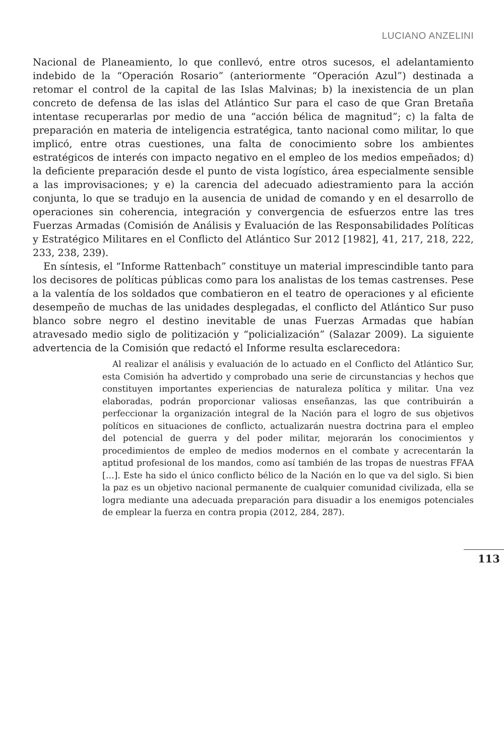LUCIANO ANZELINI
Nacional de Planeamiento, lo que conllevó, entre otros sucesos, el adelantamiento indebido de la “Operación Rosario” (anteriormente “Operación Azul”) destinada a retomar el control de la capital de las Islas Malvinas; b) la inexistencia de un plan concreto de defensa de las islas del Atlántico Sur para el caso de que Gran Bretaña intentase recuperarlas por medio de una “acción bélica de magnitud”; c) la falta de preparación en materia de inteligencia estratégica, tanto nacional como militar, lo que implicó, entre otras cuestiones, una falta de conocimiento sobre los ambientes estratégicos de interés con impacto negativo en el empleo de los medios empeñados; d) la deficiente preparación desde el punto de vista logístico, área especialmente sensible a las improvisaciones; y e) la carencia del adecuado adiestramiento para la acción conjunta, lo que se tradujo en la ausencia de unidad de comando y en el desarrollo de operaciones sin coherencia, integración y convergencia de esfuerzos entre las tres Fuerzas Armadas (Comisión de Análisis y Evaluación de las Responsabilidades Políticas y Estratégico Militares en el Conflicto del Atlántico Sur 2012 [1982], 41, 217, 218, 222, 233, 238, 239).
En síntesis, el “Informe Rattenbach” constituye un material imprescindible tanto para los decisores de políticas públicas como para los analistas de los temas castrenses. Pese a la valentía de los soldados que combatieron en el teatro de operaciones y al eficiente desempeño de muchas de las unidades desplegadas, el conflicto del Atlántico Sur puso blanco sobre negro el destino inevitable de unas Fuerzas Armadas que habían atravesado medio siglo de politización y “policialización” (Salazar 2009). La siguiente advertencia de la Comisión que redactó el Informe resulta esclarecedora:
Al realizar el análisis y evaluación de lo actuado en el Conflicto del Atlántico Sur, esta Comisión ha advertido y comprobado una serie de circunstancias y hechos que constituyen importantes experiencias de naturaleza política y militar. Una vez elaboradas, podrán proporcionar valiosas enseñanzas, las que contribuirán a perfeccionar la organización integral de la Nación para el logro de sus objetivos políticos en situaciones de conflicto, actualizarán nuestra doctrina para el empleo del potencial de guerra y del poder militar, mejorarán los conocimientos y procedimientos de empleo de medios modernos en el combate y acrecentarán la aptitud profesional de los mandos, como así también de las tropas de nuestras FFAA […]. Este ha sido el único conflicto bélico de la Nación en lo que va del siglo. Si bien la paz es un objetivo nacional permanente de cualquier comunidad civilizada, ella se logra mediante una adecuada preparación para disuadir a los enemigos potenciales de emplear la fuerza en contra propia (2012, 284, 287).
113